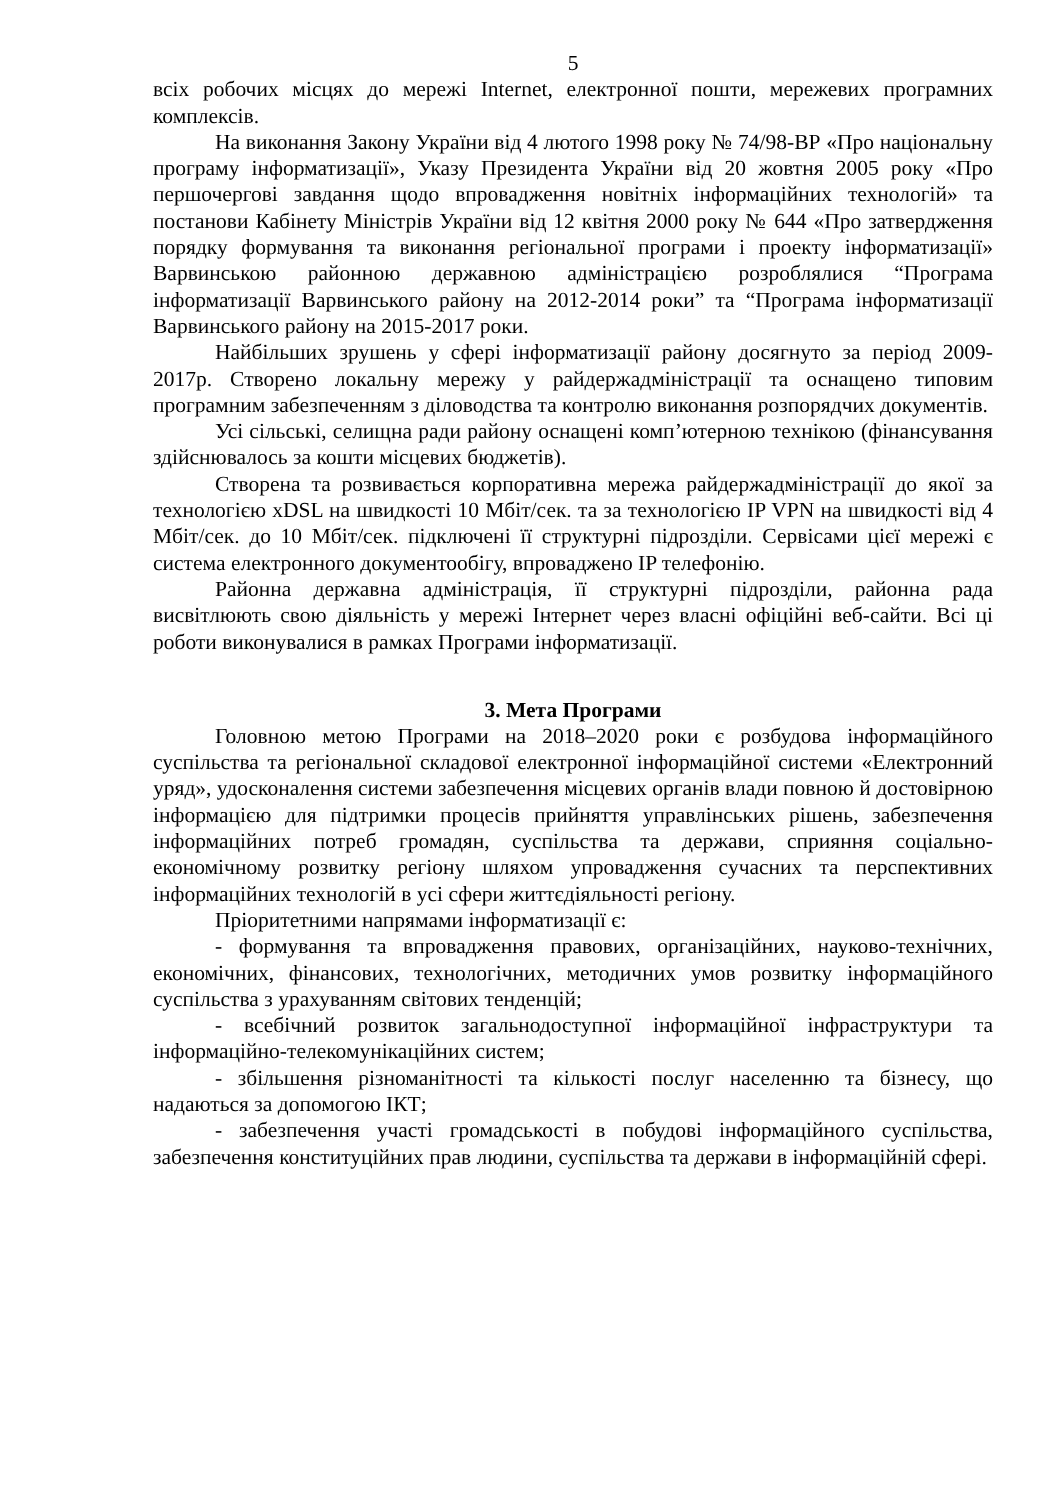5
всіх робочих місцях до мережі Internet, електронної пошти, мережевих програмних комплексів.
На виконання Закону України від 4 лютого 1998 року № 74/98-ВР «Про національну програму інформатизації», Указу Президента України від 20 жовтня 2005 року «Про першочергові завдання щодо впровадження новітніх інформаційних технологій» та постанови Кабінету Міністрів України від 12 квітня 2000 року № 644 «Про затвердження порядку формування та виконання регіональної програми і проекту інформатизації» Варвинською районною державною адміністрацією розроблялися “Програма інформатизації Варвинського району на 2012-2014 роки” та “Програма інформатизації Варвинського району на 2015-2017 роки.
Найбільших зрушень у сфері інформатизації району досягнуто за період 2009-2017р. Створено локальну мережу у райдержадміністрації та оснащено типовим програмним забезпеченням з діловодства та контролю виконання розпорядчих документів.
Усі сільські, селищна ради району оснащені комп’ютерною технікою (фінансування здійснювалось за кошти місцевих бюджетів).
Створена та розвивається корпоративна мережа райдержадміністрації до якої за технологією xDSL на швидкості 10 Мбіт/сек. та за технологією IP VPN на швидкості від 4 Мбіт/сек. до 10 Мбіт/сек. підключені її структурні підрозділи. Сервісами цієї мережі є система електронного документообігу, впроваджено IP телефонію.
Районна державна адміністрація, її структурні підрозділи, районна рада висвітлюють свою діяльність у мережі Інтернет через власні офіційні веб-сайти. Всі ці роботи виконувалися в рамках Програми інформатизації.
3. Мета Програми
Головною метою Програми на 2018–2020 роки є розбудова інформаційного суспільства та регіональної складової електронної інформаційної системи «Електронний уряд», удосконалення системи забезпечення місцевих органів влади повною й достовірною інформацією для підтримки процесів прийняття управлінських рішень, забезпечення інформаційних потреб громадян, суспільства та держави, сприяння соціально-економічному розвитку регіону шляхом упровадження сучасних та перспективних інформаційних технологій в усі сфери життєдіяльності регіону.
Пріоритетними напрямами інформатизації є:
- формування та впровадження правових, організаційних, науково-технічних, економічних, фінансових, технологічних, методичних умов розвитку інформаційного суспільства з урахуванням світових тенденцій;
- всебічний розвиток загальнодоступної інформаційної інфраструктури та інформаційно-телекомунікаційних систем;
- збільшення різноманітності та кількості послуг населенню та бізнесу, що надаються за допомогою ІКТ;
- забезпечення участі громадськості в побудові інформаційного суспільства, забезпечення конституційних прав людини, суспільства та держави в інформаційній сфері.